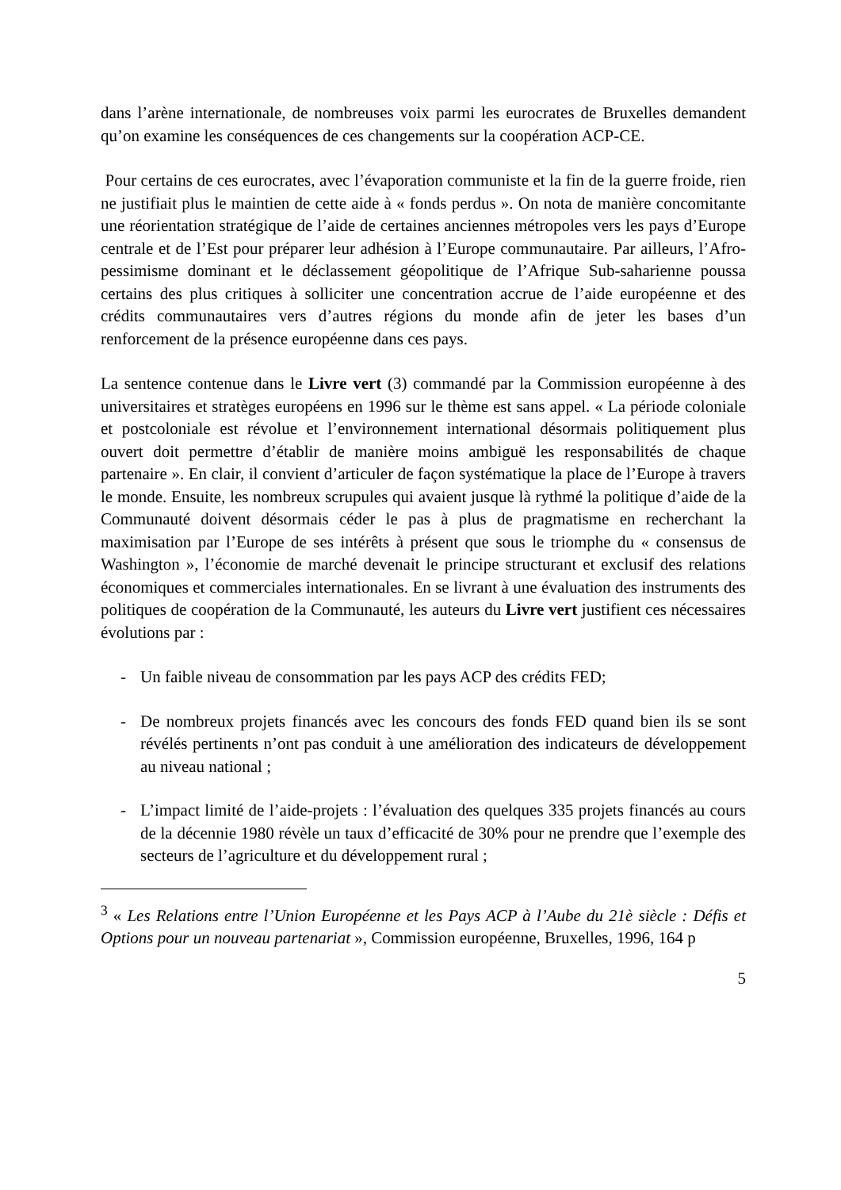dans l’arène internationale, de nombreuses voix parmi les eurocrates de Bruxelles demandent qu’on examine les conséquences de ces changements sur la coopération ACP-CE.
Pour certains de ces eurocrates, avec l’évaporation communiste et la fin de la guerre froide, rien ne justifiait plus le maintien de cette aide à « fonds perdus ». On nota de manière concomitante une réorientation stratégique de l’aide de certaines anciennes métropoles vers les pays d’Europe centrale et de l’Est pour préparer leur adhésion à l’Europe communautaire. Par ailleurs, l’Afro-pessimisme dominant et le déclassement géopolitique de l’Afrique Sub-saharienne poussa certains des plus critiques à solliciter une concentration accrue de l’aide européenne et des crédits communautaires vers d’autres régions du monde afin de jeter les bases d’un renforcement de la présence européenne dans ces pays.
La sentence contenue dans le Livre vert (3) commandé par la Commission européenne à des universitaires et stratèges européens en 1996 sur le thème est sans appel. « La période coloniale et postcoloniale est révolue et l’environnement international désormais politiquement plus ouvert doit permettre d’établir de manière moins ambiguë les responsabilités de chaque partenaire ». En clair, il convient d’articuler de façon systématique la place de l’Europe à travers le monde. Ensuite, les nombreux scrupules qui avaient jusque là rythmé la politique d’aide de la Communauté doivent désormais céder le pas à plus de pragmatisme en recherchant la maximisation par l’Europe de ses intérêts à présent que sous le triomphe du « consensus de Washington », l’économie de marché devenait le principe structurant et exclusif des relations économiques et commerciales internationales. En se livrant à une évaluation des instruments des politiques de coopération de la Communauté, les auteurs du Livre vert justifient ces nécessaires évolutions par :
- Un faible niveau de consommation par les pays ACP des crédits FED;
- De nombreux projets financés avec les concours des fonds FED quand bien ils se sont révélés pertinents n’ont pas conduit à une amélioration des indicateurs de développement au niveau national ;
- L’impact limité de l’aide-projets : l’évaluation des quelques 335 projets financés au cours de la décennie 1980 révèle un taux d’efficacité de 30% pour ne prendre que l’exemple des secteurs de l’agriculture et du développement rural ;
<sup>3</sup> « Les Relations entre l’Union Européenne et les Pays ACP à l’Aube du 21è siècle : Défis et Options pour un nouveau partenariat », Commission européenne, Bruxelles, 1996, 164 p
5